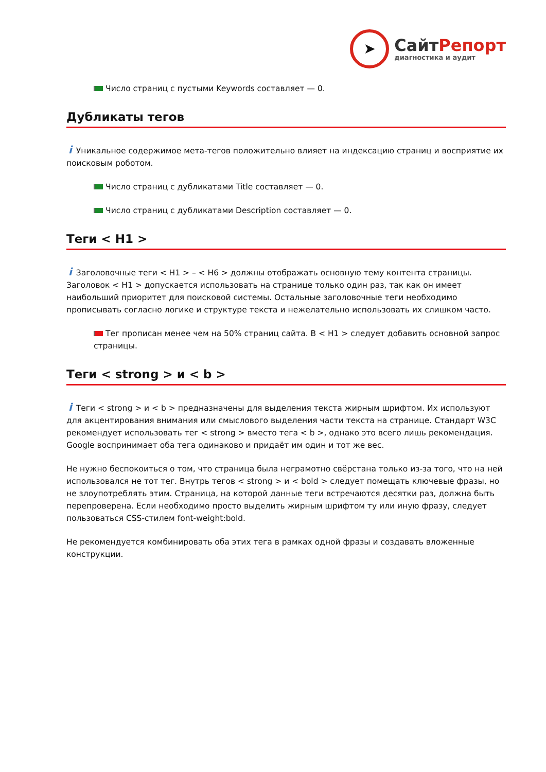➤
СайтРепорт
диагностика и аудит
Число страниц с пустыми Keywords составляет — 0.
Дубликаты тегов
i Уникальное содержимое мета-тегов положительно влияет на индексацию страниц и восприятие их поисковым роботом.
Число страниц с дубликатами Title составляет — 0.
Число страниц с дубликатами Description составляет — 0.
Теги < H1 >
i Заголовочные теги < H1 > – < H6 > должны отображать основную тему контента страницы. Заголовок < H1 > допускается использовать на странице только один раз, так как он имеет наибольший приоритет для поисковой системы. Остальные заголовочные теги необходимо прописывать согласно логике и структуре текста и нежелательно использовать их слишком часто.
Тег прописан менее чем на 50% страниц сайта. В < H1 > следует добавить основной запрос страницы.
Теги < strong > и < b >
i Теги < strong > и < b > предназначены для выделения текста жирным шрифтом. Их используют для акцентирования внимания или смыслового выделения части текста на странице. Стандарт W3C рекомендует использовать тег < strong > вместо тега < b >, однако это всего лишь рекомендация. Google воспринимает оба тега одинаково и придаёт им один и тот же вес.
Не нужно беспокоиться о том, что страница была неграмотно свёрстана только из-за того, что на ней использовался не тот тег. Внутрь тегов < strong > и < bold > следует помещать ключевые фразы, но не злоупотреблять этим. Страница, на которой данные теги встречаются десятки раз, должна быть перепроверена. Если необходимо просто выделить жирным шрифтом ту или иную фразу, следует пользоваться CSS-стилем font-weight:bold.
Не рекомендуется комбинировать оба этих тега в рамках одной фразы и создавать вложенные конструкции.